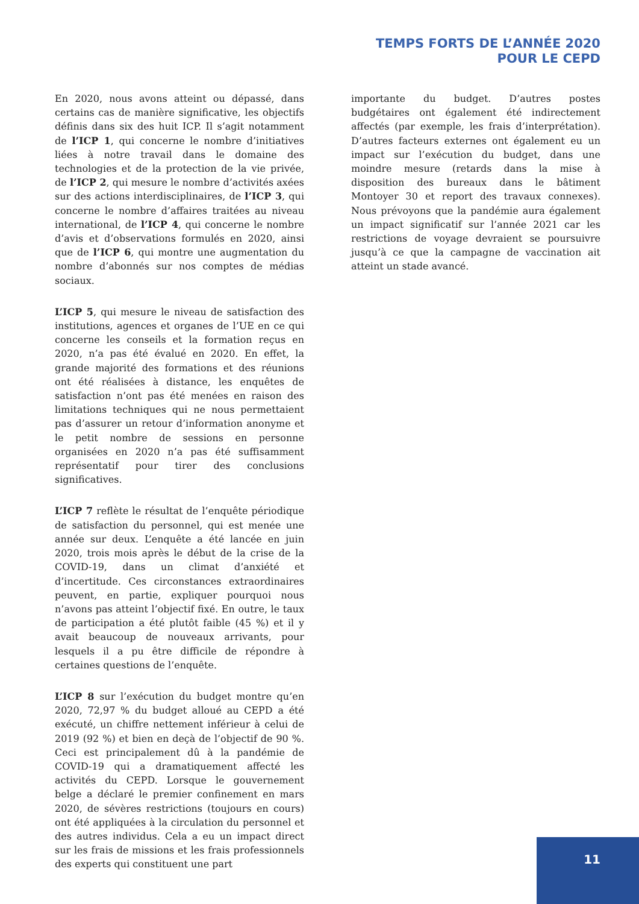TEMPS FORTS DE L’ANNÉE 2020
POUR LE CEPD
En 2020, nous avons atteint ou dépassé, dans certains cas de manière significative, les objectifs définis dans six des huit ICP. Il s’agit notamment de l’ICP 1, qui concerne le nombre d’initiatives liées à notre travail dans le domaine des technologies et de la protection de la vie privée, de l’ICP 2, qui mesure le nombre d’activités axées sur des actions interdisciplinaires, de l’ICP 3, qui concerne le nombre d’affaires traitées au niveau international, de l’ICP 4, qui concerne le nombre d’avis et d’observations formulés en 2020, ainsi que de l’ICP 6, qui montre une augmentation du nombre d’abonnés sur nos comptes de médias sociaux.
L’ICP 5, qui mesure le niveau de satisfaction des institutions, agences et organes de l’UE en ce qui concerne les conseils et la formation reçus en 2020, n’a pas été évalué en 2020. En effet, la grande majorité des formations et des réunions ont été réalisées à distance, les enquêtes de satisfaction n’ont pas été menées en raison des limitations techniques qui ne nous permettaient pas d’assurer un retour d’information anonyme et le petit nombre de sessions en personne organisées en 2020 n’a pas été suffisamment représentatif pour tirer des conclusions significatives.
L’ICP 7 reflète le résultat de l’enquête périodique de satisfaction du personnel, qui est menée une année sur deux. L’enquête a été lancée en juin 2020, trois mois après le début de la crise de la COVID-19, dans un climat d’anxiété et d’incertitude. Ces circonstances extraordinaires peuvent, en partie, expliquer pourquoi nous n’avons pas atteint l’objectif fixé. En outre, le taux de participation a été plutôt faible (45 %) et il y avait beaucoup de nouveaux arrivants, pour lesquels il a pu être difficile de répondre à certaines questions de l’enquête.
L’ICP 8 sur l’exécution du budget montre qu’en 2020, 72,97 % du budget alloué au CEPD a été exécuté, un chiffre nettement inférieur à celui de 2019 (92 %) et bien en deçà de l’objectif de 90 %. Ceci est principalement dû à la pandémie de COVID-19 qui a dramatiquement affecté les activités du CEPD. Lorsque le gouvernement belge a déclaré le premier confinement en mars 2020, de sévères restrictions (toujours en cours) ont été appliquées à la circulation du personnel et des autres individus. Cela a eu un impact direct sur les frais de missions et les frais professionnels des experts qui constituent une part
importante du budget. D’autres postes budgétaires ont également été indirectement affectés (par exemple, les frais d’interprétation). D’autres facteurs externes ont également eu un impact sur l’exécution du budget, dans une moindre mesure (retards dans la mise à disposition des bureaux dans le bâtiment Montoyer 30 et report des travaux connexes). Nous prévoyons que la pandémie aura également un impact significatif sur l’année 2021 car les restrictions de voyage devraient se poursuivre jusqu’à ce que la campagne de vaccination ait atteint un stade avancé.
11